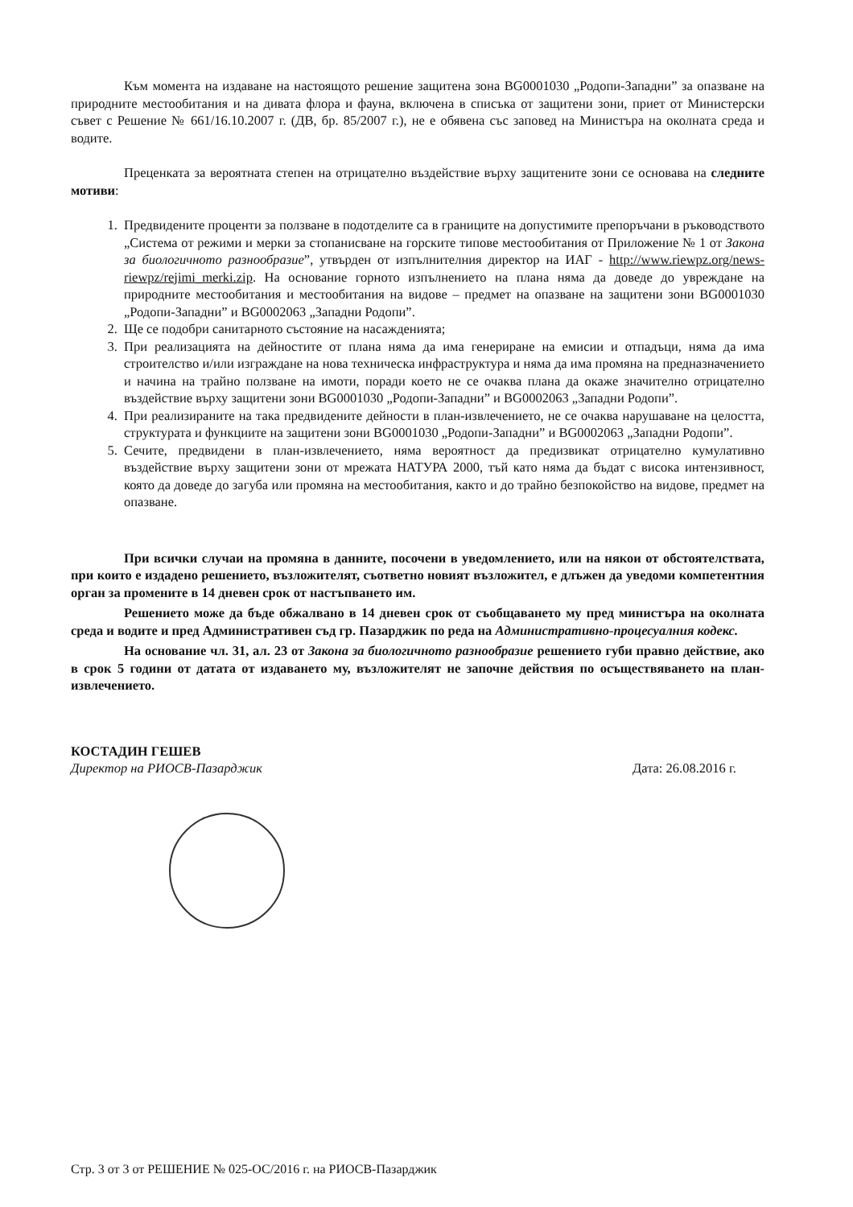Към момента на издаване на настоящото решение защитена зона BG0001030 „Родопи-Западни” за опазване на природните местообитания и на дивата флора и фауна, включена в списъка от защитени зони, приет от Министерски съвет с Решение № 661/16.10.2007 г. (ДВ, бр. 85/2007 г.), не е обявена със заповед на Министъра на околната среда и водите.
Преценката за вероятната степен на отрицателно въздействие върху защитените зони се основава на следните мотиви:
1. Предвидените проценти за ползване в подотделите са в границите на допустимите препоръчани в ръководството „Система от режими и мерки за стопанисване на горските типове местообитания от Приложение № 1 от Закона за биологичното разнообразие”, утвърден от изпълнителния директор на ИАГ - http://www.riewpz.org/news-riewpz/rejimi_merki.zip. На основание горното изпълнението на плана няма да доведе до увреждане на природните местообитания и местообитания на видове – предмет на опазване на защитени зони BG0001030 „Родопи-Западни” и BG0002063 „Западни Родопи”.
2. Ще се подобри санитарното състояние на насажденията;
3. При реализацията на дейностите от плана няма да има генериране на емисии и отпадъци, няма да има строителство и/или изграждане на нова техническа инфраструктура и няма да има промяна на предназначението и начина на трайно ползване на имоти, поради което не се очаква плана да окаже значително отрицателно въздействие върху защитени зони BG0001030 „Родопи-Западни” и BG0002063 „Западни Родопи”.
4. При реализираните на така предвидените дейности в план-извлечението, не се очаква нарушаване на целостта, структурата и функциите на защитени зони BG0001030 „Родопи-Западни” и BG0002063 „Западни Родопи”.
5. Сечите, предвидени в план-извлечението, няма вероятност да предизвикат отрицателно кумулативно въздействие върху защитени зони от мрежата НАТУРА 2000, тъй като няма да бъдат с висока интензивност, която да доведе до загуба или промяна на местообитания, както и до трайно безпокойство на видове, предмет на опазване.
При всички случаи на промяна в данните, посочени в уведомлението, или на някои от обстоятелствата, при които е издадено решението, възложителят, съответно новият възложител, е длъжен да уведоми компетентния орган за промените в 14 дневен срок от настъпването им.
Решението може да бъде обжалвано в 14 дневен срок от съобщаването му пред министъра на околната среда и водите и пред Административен съд гр. Пазарджик по реда на Административно-процесуалния кодекс.
На основание чл. 31, ал. 23 от Закона за биологичното разнообразие решението губи правно действие, ако в срок 5 години от датата от издаването му, възложителят не започне действия по осъществяването на план-извлечението.
КОСТАДИН ГЕШЕВ
Директор на РИОСВ-Пазарджик
Дата: 26.08.2016 г.
Стр. 3 от 3 от РЕШЕНИЕ № 025-ОС/2016 г. на РИОСВ-Пазарджик